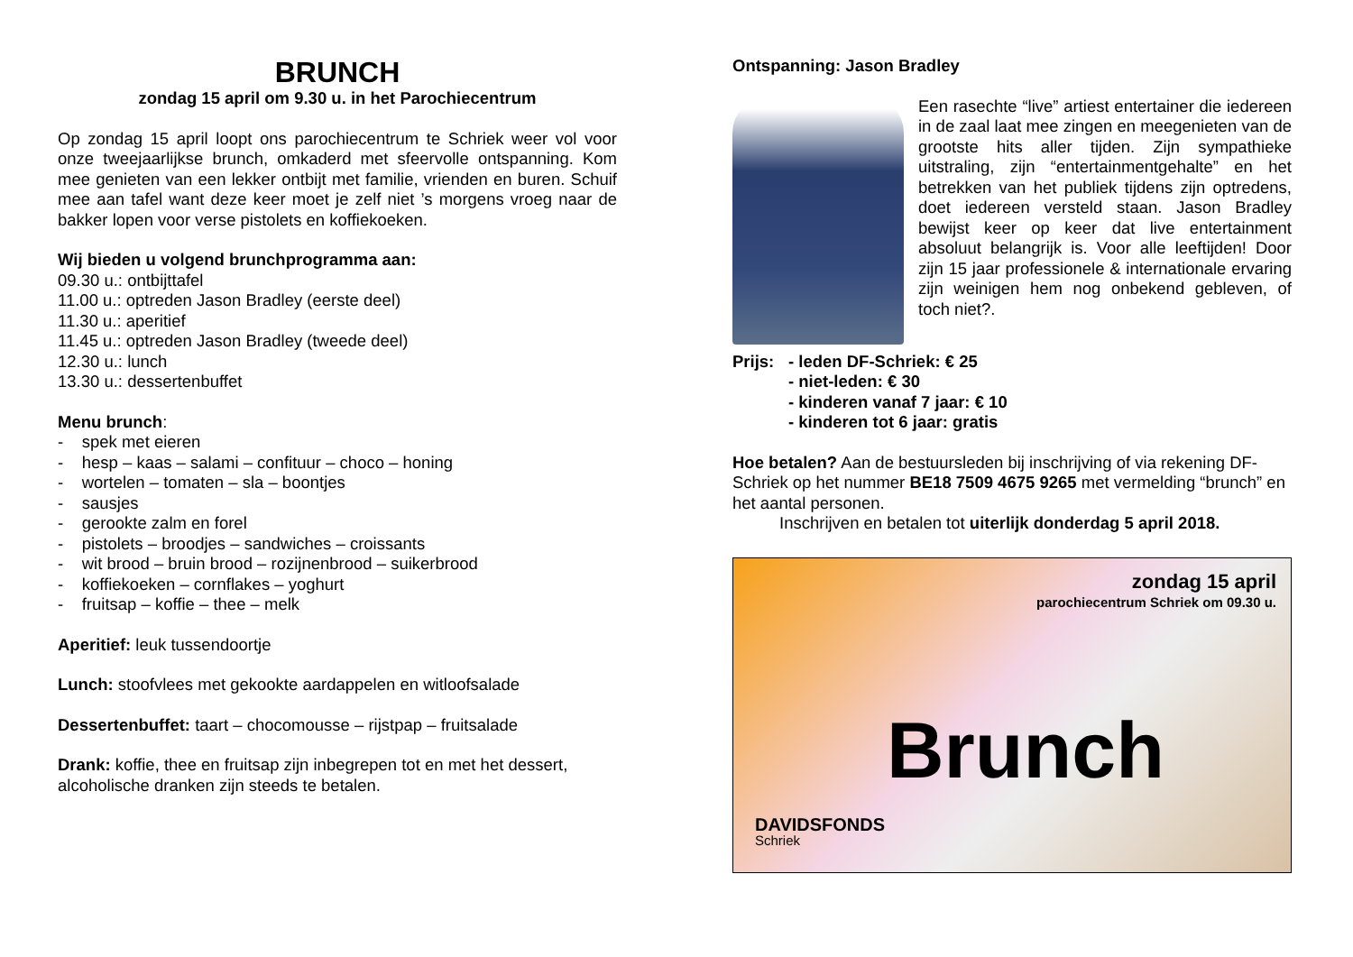BRUNCH
zondag 15 april om 9.30 u. in het Parochiecentrum
Op zondag 15 april loopt ons parochiecentrum te Schriek weer vol voor onze tweejaarlijkse brunch, omkaderd met sfeervolle ontspanning. Kom mee genieten van een lekker ontbijt met familie, vrienden en buren. Schuif mee aan tafel want deze keer moet je zelf niet ’s morgens vroeg naar de bakker lopen voor verse pistolets en koffiekoeken.
Wij bieden u volgend brunchprogramma aan:
09.30 u.: ontbijttafel
11.00 u.: optreden Jason Bradley (eerste deel)
11.30 u.: aperitief
11.45 u.: optreden Jason Bradley (tweede deel)
12.30 u.: lunch
13.30 u.: dessertenbuffet
Menu brunch:
- spek met eieren
- hesp – kaas – salami – confituur – choco – honing
- wortelen – tomaten – sla – boontjes
- sausjes
- gerookte zalm en forel
- pistolets – broodjes – sandwiches – croissants
- wit brood – bruin brood – rozijnenbrood – suikerbrood
- koffiekoeken – cornflakes – yoghurt
- fruitsap – koffie – thee – melk
Aperitief: leuk tussendoortje
Lunch: stoofvlees met gekookte aardappelen en witloofsalade
Dessertenbuffet: taart – chocomousse – rijstpap – fruitsalade
Drank: koffie, thee en fruitsap zijn inbegrepen tot en met het dessert, alcoholische dranken zijn steeds te betalen.
Ontspanning: Jason Bradley
Een rasechte “live” artiest entertainer die iedereen in de zaal laat mee zingen en meegenieten van de grootste hits aller tijden. Zijn sympathieke uitstraling, zijn “entertainmentgehalte” en het betrekken van het publiek tijdens zijn optredens, doet iedereen versteld staan. Jason Bradley bewijst keer op keer dat live entertainment absoluut belangrijk is. Voor alle leeftijden! Door zijn 15 jaar professionele & internationale ervaring zijn weinigen hem nog onbekend gebleven, of toch niet?.
Prijs: - leden DF-Schriek: € 25
- niet-leden: € 30
- kinderen vanaf 7 jaar: € 10
- kinderen tot 6 jaar: gratis
Hoe betalen? Aan de bestuursleden bij inschrijving of via rekening DF-Schriek op het nummer BE18 7509 4675 9265 met vermelding “brunch” en het aantal personen.
Inschrijven en betalen tot uiterlijk donderdag 5 april 2018.
zondag 15 april
parochiecentrum Schriek om 09.30 u.
Brunch
DAVIDSFONDS
Schriek